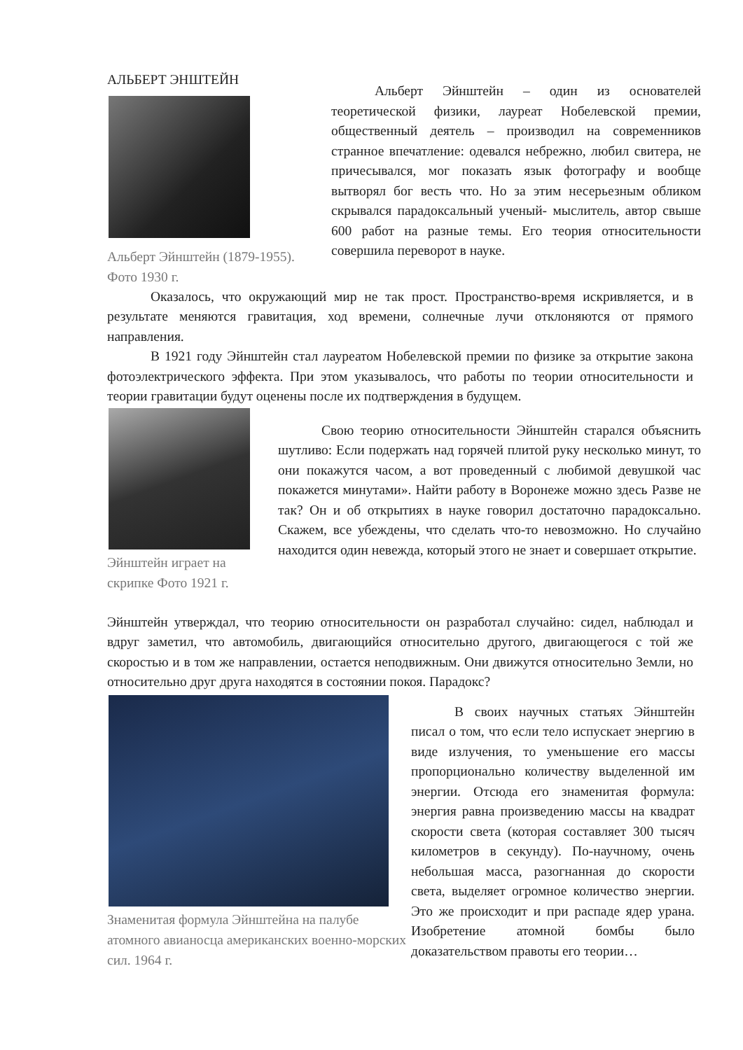АЛЬБЕРТ ЭНШТЕЙН
Альберт Эйнштейн (1879-1955).
Фото 1930 г.
Альберт Эйнштейн – один из основателей теоретической физики, лауреат Нобелевской премии, общественный деятель – производил на современников странное впечатление: одевался небрежно, любил свитера, не причесывался, мог показать язык фотографу и вообще вытворял бог весть что. Но за этим несерьезным обликом скрывался парадоксальный ученый- мыслитель, автор свыше 600 работ на разные темы. Его теория относительности совершила переворот в науке.
Оказалось, что окружающий мир не так прост. Пространство-время искривляется, и в результате меняются гравитация, ход времени, солнечные лучи отклоняются от прямого направления.
В 1921 году Эйнштейн стал лауреатом Нобелевской премии по физике за открытие закона фотоэлектрического эффекта. При этом указывалось, что работы по теории относительности и теории гравитации будут оценены после их подтверждения в будущем.
Эйнштейн играет на
скрипке Фото 1921 г.
Свою теорию относительности Эйнштейн старался объяснить шутливо: Если подержать над горячей плитой руку несколько минут, то они покажутся часом, а вот проведенный с любимой девушкой час покажется минутами». Найти работу в Воронеже можно здесь Разве не так? Он и об открытиях в науке говорил достаточно парадоксально. Скажем, все убеждены, что сделать что-то невозможно. Но случайно находится один невежда, который этого не знает и совершает открытие.
Эйнштейн утверждал, что теорию относительности он разработал случайно: сидел, наблюдал и вдруг заметил, что автомобиль, двигающийся относительно другого, двигающегося с той же скоростью и в том же направлении, остается неподвижным. Они движутся относительно Земли, но относительно друг друга находятся в состоянии покоя. Парадокс?
Знаменитая формула Эйнштейна на палубе атомного авианосца американских военно-морских сил. 1964 г.
В своих научных статьях Эйнштейн писал о том, что если тело испускает энергию в виде излучения, то уменьшение его массы пропорционально количеству выделенной им энергии. Отсюда его знаменитая формула: энергия равна произведению массы на квадрат скорости света (которая составляет 300 тысяч километров в секунду). По-научному, очень небольшая масса, разогнанная до скорости света, выделяет огромное количество энергии. Это же происходит и при распаде ядер урана. Изобретение атомной бомбы было доказательством правоты его теории…